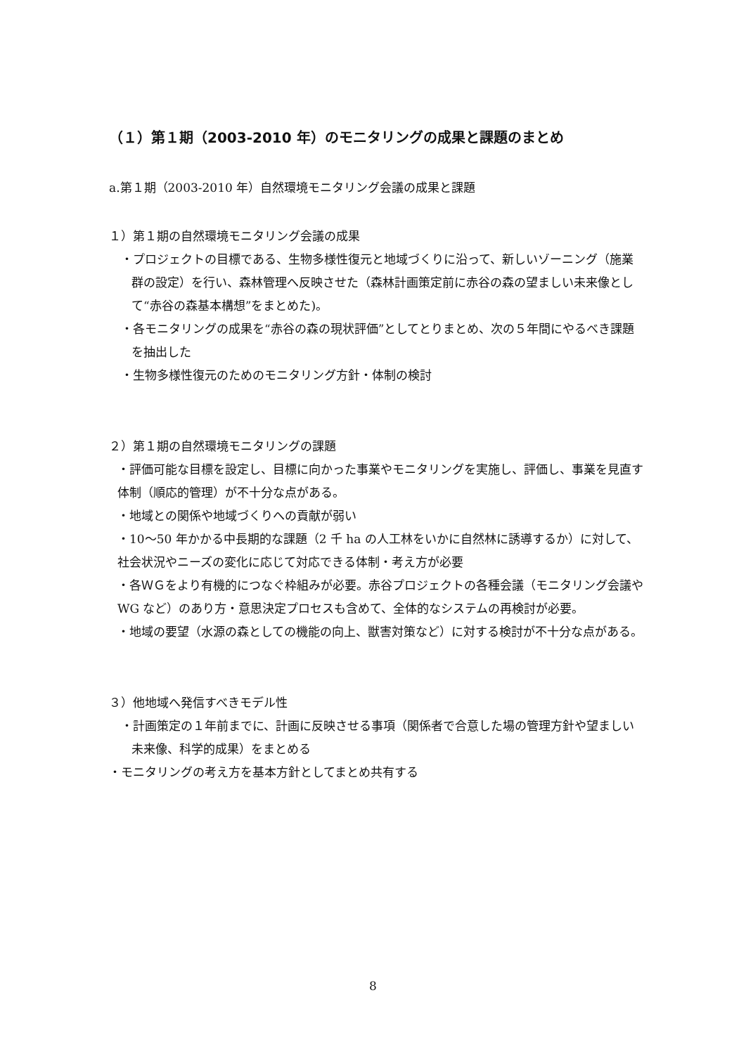（１）第１期（2003-2010 年）のモニタリングの成果と課題のまとめ
a.第１期（2003-2010 年）自然環境モニタリング会議の成果と課題
１）第１期の自然環境モニタリング会議の成果
・プロジェクトの目標である、生物多様性復元と地域づくりに沿って、新しいゾーニング（施業群の設定）を行い、森林管理へ反映させた（森林計画策定前に赤谷の森の望ましい未来像として“赤谷の森基本構想”をまとめた)。
・各モニタリングの成果を“赤谷の森の現状評価”としてとりまとめ、次の５年間にやるべき課題を抽出した
・生物多様性復元のためのモニタリング方針・体制の検討
２）第１期の自然環境モニタリングの課題
・評価可能な目標を設定し、目標に向かった事業やモニタリングを実施し、評価し、事業を見直す体制（順応的管理）が不十分な点がある。
・地域との関係や地域づくりへの貢献が弱い
・10～50 年かかる中長期的な課題（2 千 ha の人工林をいかに自然林に誘導するか）に対して、社会状況やニーズの変化に応じて対応できる体制・考え方が必要
・各ＷＧをより有機的につなぐ枠組みが必要。赤谷プロジェクトの各種会議（モニタリング会議や WG など）のあり方・意思決定プロセスも含めて、全体的なシステムの再検討が必要。
・地域の要望（水源の森としての機能の向上、獣害対策など）に対する検討が不十分な点がある。
３）他地域へ発信すべきモデル性
・計画策定の１年前までに、計画に反映させる事項（関係者で合意した場の管理方針や望ましい未来像、科学的成果）をまとめる
・モニタリングの考え方を基本方針としてまとめ共有する
8